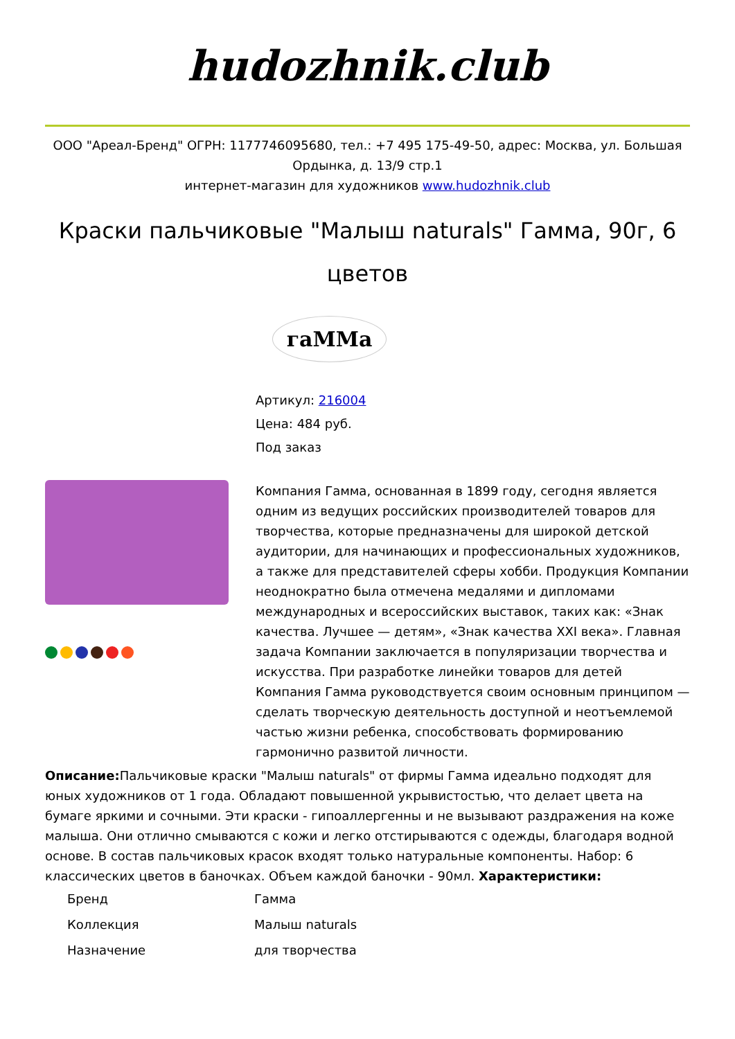hudozhnik.club
ООО "Ареал-Бренд" ОГРН: 1177746095680, тел.: +7 495 175-49-50, адрес: Москва, ул. Большая Ордынка, д. 13/9 стр.1
интернет-магазин для художников www.hudozhnik.club
Краски пальчиковые "Малыш naturals" Гамма, 90г, 6 цветов
гаMMа
Артикул: 216004
Цена: 484 руб.
Под заказ
Компания Гамма, основанная в 1899 году, сегодня является одним из ведущих российских производителей товаров для творчества, которые предназначены для широкой детской аудитории, для начинающих и профессиональных художников, а также для представителей сферы хобби. Продукция Компании неоднократно была отмечена медалями и дипломами международных и всероссийских выставок, таких как: «Знак качества. Лучшее — детям», «Знак качества XXI века». Главная задача Компании заключается в популяризации творчества и искусства. При разработке линейки товаров для детей Компания Гамма руководствуется своим основным принципом — сделать творческую деятельность доступной и неотъемлемой частью жизни ребенка, способствовать формированию гармонично развитой личности.
Описание: Пальчиковые краски "Малыш naturals" от фирмы Гамма идеально подходят для юных художников от 1 года. Обладают повышенной укрывистостью, что делает цвета на бумаге яркими и сочными. Эти краски - гипоаллергенны и не вызывают раздражения на коже малыша. Они отлично смываются с кожи и легко отстирываются с одежды, благодаря водной основе. В состав пальчиковых красок входят только натуральные компоненты. Набор: 6 классических цветов в баночках. Объем каждой баночки - 90мл. Характеристики:
| Бренд | Гамма |
| Коллекция | Малыш naturals |
| Назначение | для творчества |